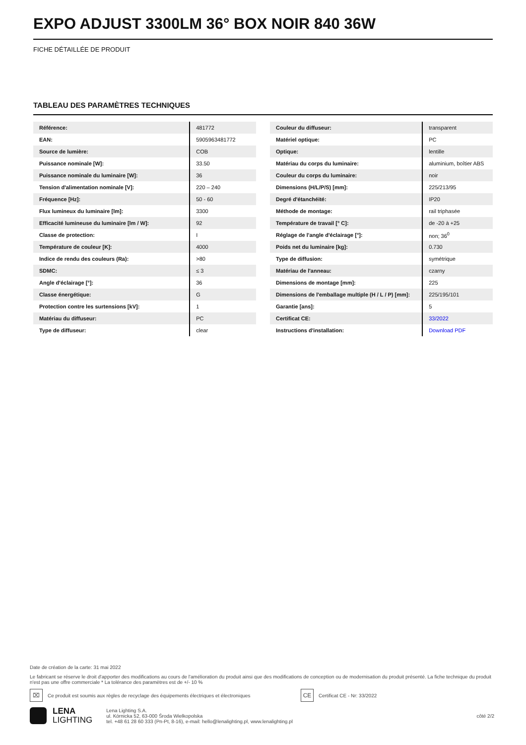EXPO ADJUST 3300LM 36° BOX NOIR 840 36W
FICHE DÉTAILLÉE DE PRODUIT
TABLEAU DES PARAMÈTRES TECHNIQUES
| Référence: | 481772 |
| EAN: | 5905963481772 |
| Source de lumière: | COB |
| Puissance nominale [W]: | 33.50 |
| Puissance nominale du luminaire [W]: | 36 |
| Tension d'alimentation nominale [V]: | 220 – 240 |
| Fréquence [Hz]: | 50 - 60 |
| Flux lumineux du luminaire [lm]: | 3300 |
| Efficacité lumineuse du luminaire [lm / W]: | 92 |
| Classe de protection: | I |
| Température de couleur [K]: | 4000 |
| Indice de rendu des couleurs (Ra): | >80 |
| SDMC: | ≤ 3 |
| Angle d'éclairage [°]: | 36 |
| Classe énergétique: | G |
| Protection contre les surtensions [kV]: | 1 |
| Matériau du diffuseur: | PC |
| Type de diffuseur: | clear |
| Couleur du diffuseur: | transparent |
| Matériel optique: | PC |
| Optique: | lentille |
| Matériau du corps du luminaire: | aluminium, boîtier ABS |
| Couleur du corps du luminaire: | noir |
| Dimensions (H/L/P/S) [mm]: | 225/213/95 |
| Degré d'étanchéité: | IP20 |
| Méthode de montage: | rail triphasée |
| Température de travail [° C]: | de -20 à +25 |
| Réglage de l'angle d'éclairage [°]: | non; 36<sup>0</sup> |
| Poids net du luminaire [kg]: | 0.730 |
| Type de diffusion: | symétrique |
| Matériau de l'anneau: | czarny |
| Dimensions de montage [mm]: | 225 |
| Dimensions de l'emballage multiple (H / L / P) [mm]: | 225/195/101 |
| Garantie [ans]: | 5 |
| Certificat CE: | 33/2022 |
| Instructions d'installation: | Download PDF |
Date de création de la carte: 31 mai 2022
Le fabricant se réserve le droit d'apporter des modifications au cours de l'amélioration du produit ainsi que des modifications de conception ou de modernisation du produit présenté. La fiche technique du produit n'est pas une offre commerciale * La tolérance des paramètres est de +/- 10 %
⌧ Ce produit est soumis aux règles de recyclage des équipements électriques et électroniques CE Certificat CE - Nr: 33/2022
LENA
LIGHTING
Lena Lighting S.A.
ul. Kórnicka 52, 63-000 Środa Wielkopolska
tel. +48 61 28 60 333 (Pn-Pt, 8-16), e-mail: hello@lenalighting.pl, www.lenalighting.pl
côté 2/2